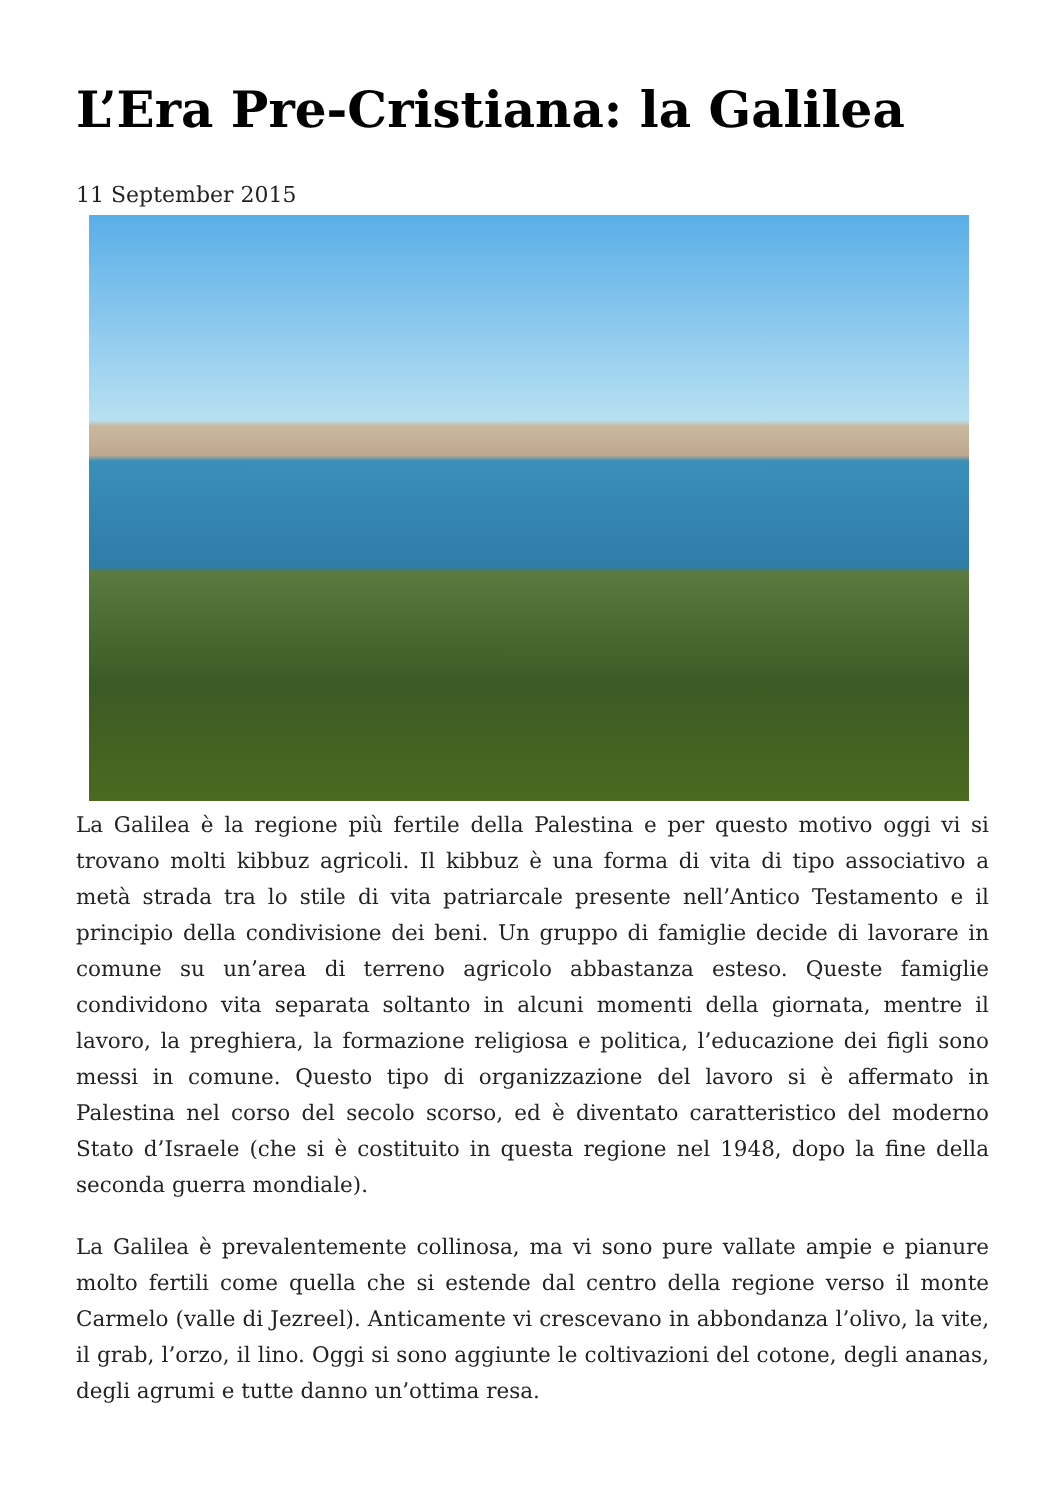L’Era Pre-Cristiana: la Galilea
11 September 2015
La Galilea è la regione più fertile della Palestina e per questo motivo oggi vi si trovano molti kibbuz agricoli. Il kibbuz è una forma di vita di tipo associativo a metà strada tra lo stile di vita patriarcale presente nell’Antico Testamento e il principio della condivisione dei beni. Un gruppo di famiglie decide di lavorare in comune su un’area di terreno agricolo abbastanza esteso. Queste famiglie condividono vita separata soltanto in alcuni momenti della giornata, mentre il lavoro, la preghiera, la formazione religiosa e politica, l’educazione dei figli sono messi in comune. Questo tipo di organizzazione del lavoro si è affermato in Palestina nel corso del secolo scorso, ed è diventato caratteristico del moderno Stato d’Israele (che si è costituito in questa regione nel 1948, dopo la fine della seconda guerra mondiale).
La Galilea è prevalentemente collinosa, ma vi sono pure vallate ampie e pianure molto fertili come quella che si estende dal centro della regione verso il monte Carmelo (valle di Jezreel). Anticamente vi crescevano in abbondanza l’olivo, la vite, il grab, l’orzo, il lino. Oggi si sono aggiunte le coltivazioni del cotone, degli ananas, degli agrumi e tutte danno un’ottima resa.